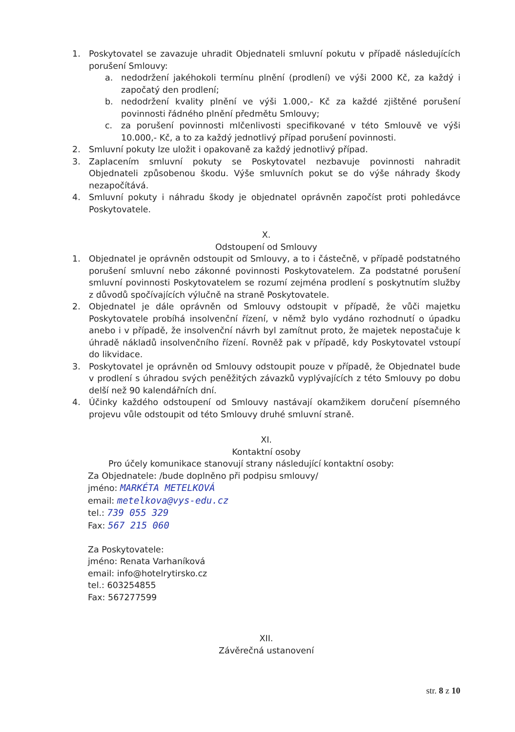1. Poskytovatel se zavazuje uhradit Objednateli smluvní pokutu v případě následujících porušení Smlouvy:
a. nedodržení jakéhokoli termínu plnění (prodlení) ve výši 2000 Kč, za každý i započatý den prodlení;
b. nedodržení kvality plnění ve výši 1.000,- Kč za každé zjištěné porušení povinnosti řádného plnění předmětu Smlouvy;
c. za porušení povinnosti mlčenlivosti specifikované v této Smlouvě ve výši 10.000,- Kč, a to za každý jednotlivý případ porušení povinnosti.
2. Smluvní pokuty lze uložit i opakovaně za každý jednotlivý případ.
3. Zaplacením smluvní pokuty se Poskytovatel nezbavuje povinnosti nahradit Objednateli způsobenou škodu. Výše smluvních pokut se do výše náhrady škody nezapočítává.
4. Smluvní pokuty i náhradu škody je objednatel oprávněn započíst proti pohledávce Poskytovatele.
X.
Odstoupení od Smlouvy
1. Objednatel je oprávněn odstoupit od Smlouvy, a to i částečně, v případě podstatného porušení smluvní nebo zákonné povinnosti Poskytovatelem. Za podstatné porušení smluvní povinnosti Poskytovatelem se rozumí zejména prodlení s poskytnutím služby z důvodů spočívajících výlučně na straně Poskytovatele.
2. Objednatel je dále oprávněn od Smlouvy odstoupit v případě, že vůči majetku Poskytovatele probíhá insolvenční řízení, v němž bylo vydáno rozhodnutí o úpadku anebo i v případě, že insolvenční návrh byl zamítnut proto, že majetek nepostačuje k úhradě nákladů insolvenčního řízení. Rovněž pak v případě, kdy Poskytovatel vstoupí do likvidace.
3. Poskytovatel je oprávněn od Smlouvy odstoupit pouze v případě, že Objednatel bude v prodlení s úhradou svých peněžitých závazků vyplývajících z této Smlouvy po dobu delší než 90 kalendářních dní.
4. Účinky každého odstoupení od Smlouvy nastávají okamžikem doručení písemného projevu vůle odstoupit od této Smlouvy druhé smluvní straně.
XI.
Kontaktní osoby
Pro účely komunikace stanovují strany následující kontaktní osoby:
Za Objednatele: /bude doplněno při podpisu smlouvy/
jméno: MARKÉTA METELKOVÁ
email: metelkova@vys-edu.cz
tel.: 739 055 329
Fax: 567 215 060
Za Poskytovatele:
jméno: Renata Varhaníková
email: info@hotelrytirsko.cz
tel.: 603254855
Fax: 567277599
XII.
Závěrečná ustanovení
str. 8 z 10